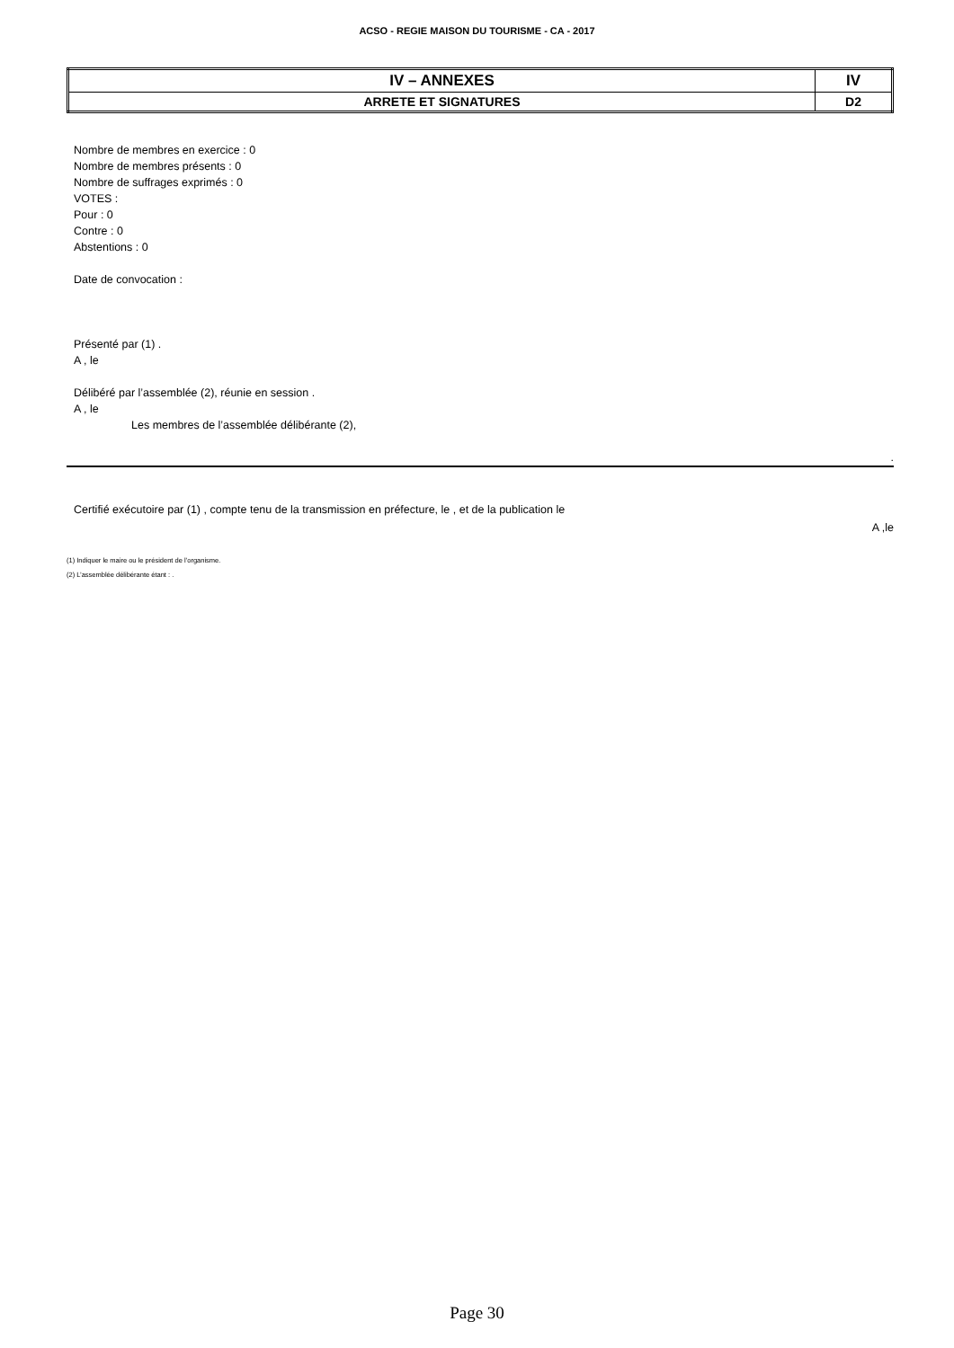ACSO - REGIE MAISON DU TOURISME - CA - 2017
| IV – ANNEXES | IV |
| ARRETE ET SIGNATURES | D2 |
Nombre de membres en exercice : 0
Nombre de membres présents : 0
Nombre de suffrages exprimés : 0
VOTES :
Pour : 0
Contre : 0
Abstentions : 0
Date de convocation :
Présenté par (1) .
A , le
Délibéré par l’assemblée (2), réunie en session .
A , le
Les membres de l’assemblée délibérante (2),
.
Certifié exécutoire par (1) , compte tenu de la transmission en préfecture, le , et de la publication le
A ,le
(1) Indiquer le maire ou le président de l’organisme.
(2) L’assemblée délibérante étant : .
Page 30